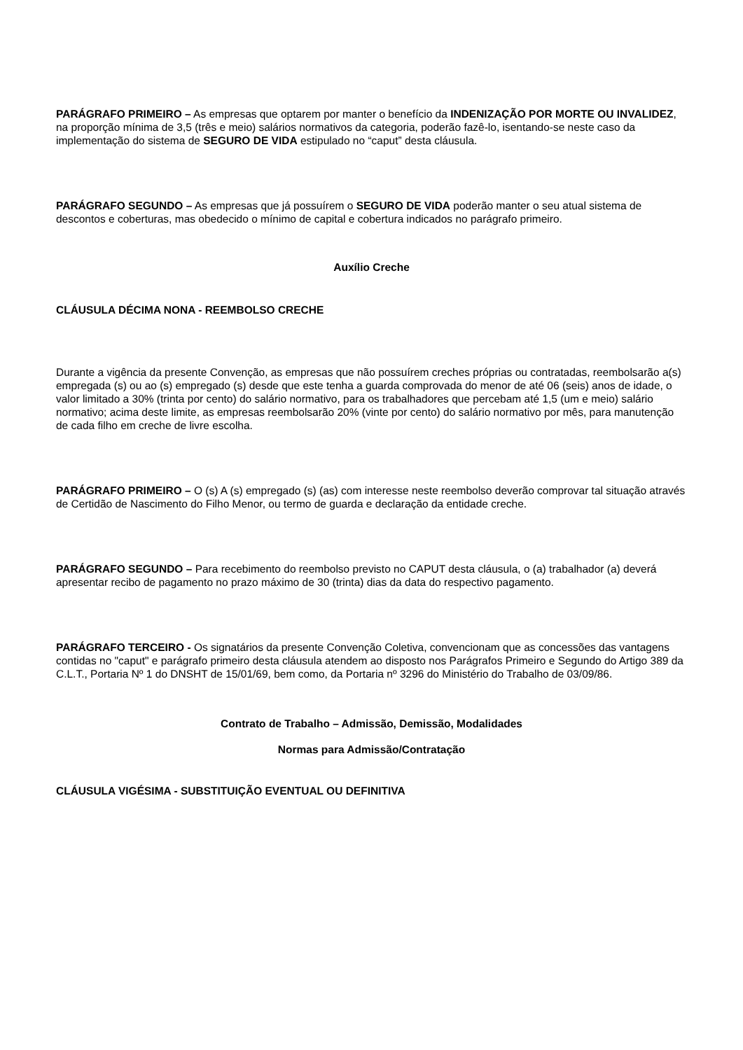PARÁGRAFO PRIMEIRO – As empresas que optarem por manter o benefício da INDENIZAÇÃO POR MORTE OU INVALIDEZ, na proporção mínima de 3,5 (três e meio) salários normativos da categoria, poderão fazê-lo, isentando-se neste caso da implementação do sistema de SEGURO DE VIDA estipulado no “caput” desta cláusula.
PARÁGRAFO SEGUNDO – As empresas que já possuírem o SEGURO DE VIDA poderão manter o seu atual sistema de descontos e coberturas, mas obedecido o mínimo de capital e cobertura indicados no parágrafo primeiro.
Auxílio Creche
CLÁUSULA DÉCIMA NONA - REEMBOLSO CRECHE
Durante a vigência da presente Convenção, as empresas que não possuírem creches próprias ou contratadas, reembolsarão a(s) empregada (s) ou ao (s) empregado (s) desde que este tenha a guarda comprovada do menor de até 06 (seis) anos de idade, o valor limitado a 30% (trinta por cento) do salário normativo, para os trabalhadores que percebam até 1,5 (um e meio) salário normativo; acima deste limite, as empresas reembolsarão 20% (vinte por cento) do salário normativo por mês, para manutenção de cada filho em creche de livre escolha.
PARÁGRAFO PRIMEIRO – O (s) A (s) empregado (s) (as) com interesse neste reembolso deverão comprovar tal situação através de Certidão de Nascimento do Filho Menor, ou termo de guarda e declaração da entidade creche.
PARÁGRAFO SEGUNDO – Para recebimento do reembolso previsto no CAPUT desta cláusula, o (a) trabalhador (a) deverá apresentar recibo de pagamento no prazo máximo de 30 (trinta) dias da data do respectivo pagamento.
PARÁGRAFO TERCEIRO - Os signatários da presente Convenção Coletiva, convencionam que as concessões das vantagens contidas no "caput" e parágrafo primeiro desta cláusula atendem ao disposto nos Parágrafos Primeiro e Segundo do Artigo 389 da C.L.T., Portaria Nº 1 do DNSHT de 15/01/69, bem como, da Portaria nº 3296 do Ministério do Trabalho de 03/09/86.
Contrato de Trabalho – Admissão, Demissão, Modalidades
Normas para Admissão/Contratação
CLÁUSULA VIGÉSIMA - SUBSTITUIÇÃO EVENTUAL OU DEFINITIVA